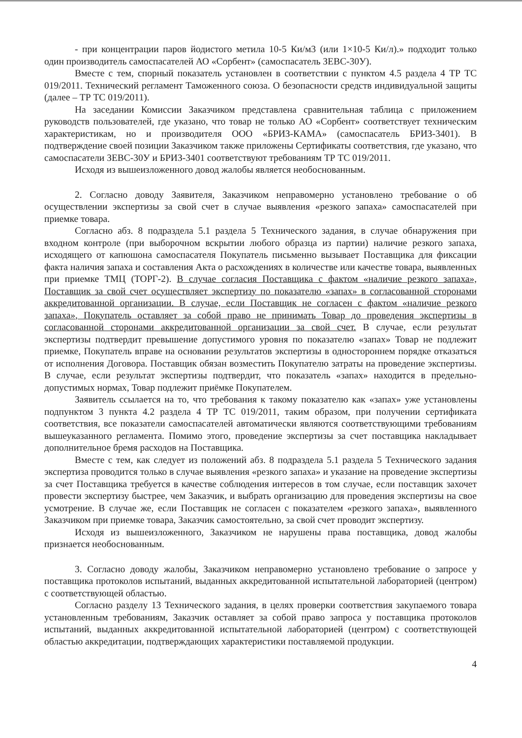- при концентрации паров йодистого метила 10-5 Ки/м3 (или 1×10-5 Ки/л).» подходит только один производитель самоспасателей АО «Сорбент» (самоспасатель ЗЕВС-30У).
Вместе с тем, спорный показатель установлен в соответствии с пунктом 4.5 раздела 4 ТР ТС 019/2011. Технический регламент Таможенного союза. О безопасности средств индивидуальной защиты (далее – ТР ТС 019/2011).
На заседании Комиссии Заказчиком представлена сравнительная таблица с приложением руководств пользователей, где указано, что товар не только АО «Сорбент» соответствует техническим характеристикам, но и производителя ООО «БРИЗ-КАМА» (самоспасатель БРИЗ-3401). В подтверждение своей позиции Заказчиком также приложены Сертификаты соответствия, где указано, что самоспасатели ЗЕВС-30У и БРИЗ-3401 соответствуют требованиям ТР ТС 019/2011.
Исходя из вышеизложенного довод жалобы является необоснованным.
2. Согласно доводу Заявителя, Заказчиком неправомерно установлено требование о об осуществлении экспертизы за свой счет в случае выявления «резкого запаха» самоспасателей при приемке товара.
Согласно абз. 8 подраздела 5.1 раздела 5 Технического задания, в случае обнаружения при входном контроле (при выборочном вскрытии любого образца из партии) наличие резкого запаха, исходящего от капюшона самоспасателя Покупатель письменно вызывает Поставщика для фиксации факта наличия запаха и составления Акта о расхождениях в количестве или качестве товара, выявленных при приемке ТМЦ (ТОРГ-2). В случае согласия Поставщика с фактом «наличие резкого запаха», Поставщик за свой счет осуществляет экспертизу по показателю «запах» в согласованной сторонами аккредитованной организации. В случае, если Поставщик не согласен с фактом «наличие резкого запаха», Покупатель оставляет за собой право не принимать Товар до проведения экспертизы в согласованной сторонами аккредитованной организации за свой счет. В случае, если результат экспертизы подтвердит превышение допустимого уровня по показателю «запах» Товар не подлежит приемке, Покупатель вправе на основании результатов экспертизы в одностороннем порядке отказаться от исполнения Договора. Поставщик обязан возместить Покупателю затраты на проведение экспертизы. В случае, если результат экспертизы подтвердит, что показатель «запах» находится в предельно-допустимых нормах, Товар подлежит приёмке Покупателем.
Заявитель ссылается на то, что требования к такому показателю как «запах» уже установлены подпунктом 3 пункта 4.2 раздела 4 ТР ТС 019/2011, таким образом, при получении сертификата соответствия, все показатели самоспасателей автоматически являются соответствующими требованиям вышеуказанного регламента. Помимо этого, проведение экспертизы за счет поставщика накладывает дополнительное бремя расходов на Поставщика.
Вместе с тем, как следует из положений абз. 8 подраздела 5.1 раздела 5 Технического задания экспертиза проводится только в случае выявления «резкого запаха» и указание на проведение экспертизы за счет Поставщика требуется в качестве соблюдения интересов в том случае, если поставщик захочет провести экспертизу быстрее, чем Заказчик, и выбрать организацию для проведения экспертизы на свое усмотрение. В случае же, если Поставщик не согласен с показателем «резкого запаха», выявленного Заказчиком при приемке товара, Заказчик самостоятельно, за свой счет проводит экспертизу.
Исходя из вышеизложенного, Заказчиком не нарушены права поставщика, довод жалобы признается необоснованным.
3. Согласно доводу жалобы, Заказчиком неправомерно установлено требование о запросе у поставщика протоколов испытаний, выданных аккредитованной испытательной лабораторией (центром) с соответствующей областью.
Согласно разделу 13 Технического задания, в целях проверки соответствия закупаемого товара установленным требованиям, Заказчик оставляет за собой право запроса у поставщика протоколов испытаний, выданных аккредитованной испытательной лабораторией (центром) с соответствующей областью аккредитации, подтверждающих характеристики поставляемой продукции.
4